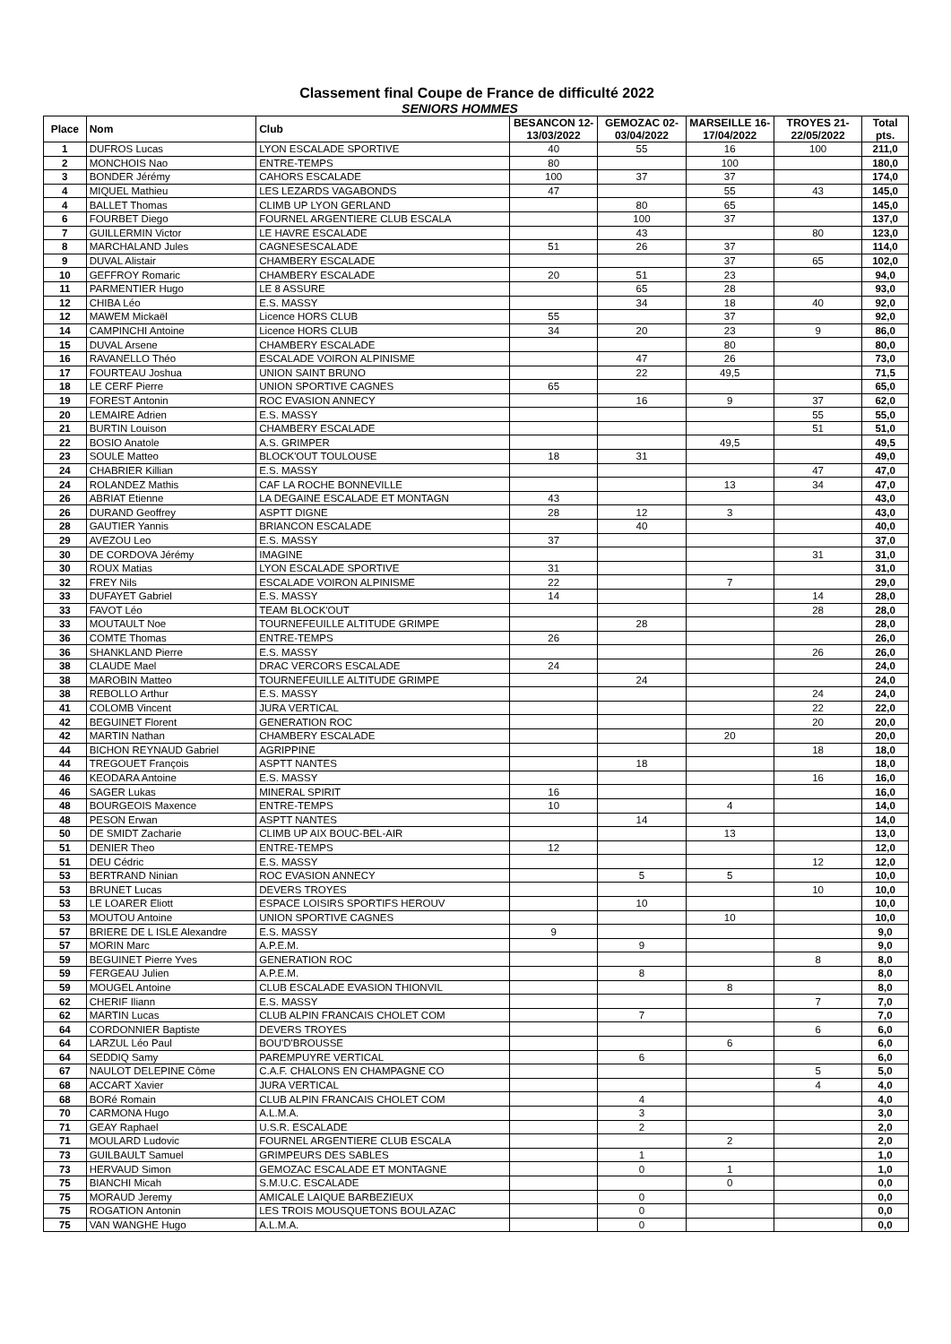Classement final Coupe de France de difficulté 2022
SENIORS HOMMES
| Place | Nom | Club | BESANCON 12-13/03/2022 | GEMOZAC 02-03/04/2022 | MARSEILLE 16-17/04/2022 | TROYES 21-22/05/2022 | Total pts. |
| --- | --- | --- | --- | --- | --- | --- | --- |
| 1 | DUFROS Lucas | LYON ESCALADE SPORTIVE | 40 | 55 | 16 | 100 | 211,0 |
| 2 | MONCHOIS Nao | ENTRE-TEMPS | 80 | | 100 | | 180,0 |
| 3 | BONDER Jérémy | CAHORS ESCALADE | 100 | 37 | 37 | | 174,0 |
| 4 | MIQUEL Mathieu | LES LEZARDS VAGABONDS | 47 | | 55 | 43 | 145,0 |
| 4 | BALLET Thomas | CLIMB UP LYON GERLAND | | 80 | 65 | | 145,0 |
| 6 | FOURBET Diego | FOURNEL ARGENTIERE CLUB ESCALA | | 100 | 37 | | 137,0 |
| 7 | GUILLERMIN Victor | LE HAVRE ESCALADE | | 43 | | 80 | 123,0 |
| 8 | MARCHALAND Jules | CAGNESESCALADE | 51 | 26 | 37 | | 114,0 |
| 9 | DUVAL Alistair | CHAMBERY ESCALADE | | | 37 | 65 | 102,0 |
| 10 | GEFFROY Romaric | CHAMBERY ESCALADE | 20 | 51 | 23 | | 94,0 |
| 11 | PARMENTIER Hugo | LE 8 ASSURE | | 65 | 28 | | 93,0 |
| 12 | CHIBA Léo | E.S. MASSY | | 34 | 18 | 40 | 92,0 |
| 12 | MAWEM Mickaël | Licence HORS CLUB | 55 | | 37 | | 92,0 |
| 14 | CAMPINCHI Antoine | Licence HORS CLUB | 34 | 20 | 23 | 9 | 86,0 |
| 15 | DUVAL Arsene | CHAMBERY ESCALADE | | | 80 | | 80,0 |
| 16 | RAVANELLO Théo | ESCALADE VOIRON ALPINISME | | 47 | 26 | | 73,0 |
| 17 | FOURTEAU Joshua | UNION SAINT BRUNO | | 22 | 49,5 | | 71,5 |
| 18 | LE CERF Pierre | UNION SPORTIVE CAGNES | 65 | | | | 65,0 |
| 19 | FOREST Antonin | ROC EVASION ANNECY | | 16 | 9 | 37 | 62,0 |
| 20 | LEMAIRE Adrien | E.S. MASSY | | | | 55 | 55,0 |
| 21 | BURTIN Louison | CHAMBERY ESCALADE | | | | 51 | 51,0 |
| 22 | BOSIO Anatole | A.S. GRIMPER | | | 49,5 | | 49,5 |
| 23 | SOULE Matteo | BLOCK'OUT TOULOUSE | 18 | 31 | | | 49,0 |
| 24 | CHABRIER Killian | E.S. MASSY | | | | 47 | 47,0 |
| 24 | ROLANDEZ Mathis | CAF LA ROCHE BONNEVILLE | | | 13 | 34 | 47,0 |
| 26 | ABRIAT Etienne | LA DEGAINE ESCALADE ET MONTAGN | 43 | | | | 43,0 |
| 26 | DURAND Geoffrey | ASPTT DIGNE | 28 | 12 | 3 | | 43,0 |
| 28 | GAUTIER Yannis | BRIANCON ESCALADE | | 40 | | | 40,0 |
| 29 | AVEZOU Leo | E.S. MASSY | 37 | | | | 37,0 |
| 30 | DE CORDOVA Jérémy | IMAGINE | | | | 31 | 31,0 |
| 30 | ROUX Matias | LYON ESCALADE SPORTIVE | 31 | | | | 31,0 |
| 32 | FREY Nils | ESCALADE VOIRON ALPINISME | 22 | | 7 | | 29,0 |
| 33 | DUFAYET Gabriel | E.S. MASSY | 14 | | | 14 | 28,0 |
| 33 | FAVOT Léo | TEAM BLOCK'OUT | | | | 28 | 28,0 |
| 33 | MOUTAULT Noe | TOURNEFEUILLE ALTITUDE GRIMPE | | 28 | | | 28,0 |
| 36 | COMTE Thomas | ENTRE-TEMPS | 26 | | | | 26,0 |
| 36 | SHANKLAND Pierre | E.S. MASSY | | | | 26 | 26,0 |
| 38 | CLAUDE Mael | DRAC VERCORS ESCALADE | 24 | | | | 24,0 |
| 38 | MAROBIN Matteo | TOURNEFEUILLE ALTITUDE GRIMPE | | 24 | | | 24,0 |
| 38 | REBOLLO Arthur | E.S. MASSY | | | | 24 | 24,0 |
| 41 | COLOMB Vincent | JURA VERTICAL | | | | 22 | 22,0 |
| 42 | BEGUINET Florent | GENERATION ROC | | | | 20 | 20,0 |
| 42 | MARTIN Nathan | CHAMBERY ESCALADE | | | 20 | | 20,0 |
| 44 | BICHON REYNAUD Gabriel | AGRIPPINE | | | | 18 | 18,0 |
| 44 | TREGOUET François | ASPTT NANTES | | 18 | | | 18,0 |
| 46 | KEODARA Antoine | E.S. MASSY | | | | 16 | 16,0 |
| 46 | SAGER Lukas | MINERAL SPIRIT | 16 | | | | 16,0 |
| 48 | BOURGEOIS Maxence | ENTRE-TEMPS | 10 | | 4 | | 14,0 |
| 48 | PESON Erwan | ASPTT NANTES | | 14 | | | 14,0 |
| 50 | DE SMIDT Zacharie | CLIMB UP AIX BOUC-BEL-AIR | | | 13 | | 13,0 |
| 51 | DENIER Theo | ENTRE-TEMPS | 12 | | | | 12,0 |
| 51 | DEU Cédric | E.S. MASSY | | | | 12 | 12,0 |
| 53 | BERTRAND Ninian | ROC EVASION ANNECY | | 5 | 5 | | 10,0 |
| 53 | BRUNET Lucas | DEVERS TROYES | | | | 10 | 10,0 |
| 53 | LE LOARER Eliott | ESPACE LOISIRS SPORTIFS HEROUV | | 10 | | | 10,0 |
| 53 | MOUTOU Antoine | UNION SPORTIVE CAGNES | | | 10 | | 10,0 |
| 57 | BRIERE DE L ISLE Alexandre | E.S. MASSY | 9 | | | | 9,0 |
| 57 | MORIN Marc | A.P.E.M. | | 9 | | | 9,0 |
| 59 | BEGUINET Pierre Yves | GENERATION ROC | | | | 8 | 8,0 |
| 59 | FERGEAU Julien | A.P.E.M. | | 8 | | | 8,0 |
| 59 | MOUGEL Antoine | CLUB ESCALADE EVASION THIONVIL | | | 8 | | 8,0 |
| 62 | CHERIF Iliann | E.S. MASSY | | | | 7 | 7,0 |
| 62 | MARTIN Lucas | CLUB ALPIN FRANCAIS CHOLET COM | | 7 | | | 7,0 |
| 64 | CORDONNIER Baptiste | DEVERS TROYES | | | | 6 | 6,0 |
| 64 | LARZUL Léo Paul | BOU'D'BROUSSE | | | 6 | | 6,0 |
| 64 | SEDDIQ Samy | PAREMPUYRE VERTICAL | | 6 | | | 6,0 |
| 67 | NAULOT DELEPINE Côme | C.A.F. CHALONS EN CHAMPAGNE CO | | | | 5 | 5,0 |
| 68 | ACCART Xavier | JURA VERTICAL | | | | 4 | 4,0 |
| 68 | BORé Romain | CLUB ALPIN FRANCAIS CHOLET COM | | 4 | | | 4,0 |
| 70 | CARMONA Hugo | A.L.M.A. | | 3 | | | 3,0 |
| 71 | GEAY Raphael | U.S.R. ESCALADE | | 2 | | | 2,0 |
| 71 | MOULARD Ludovic | FOURNEL ARGENTIERE CLUB ESCALA | | | 2 | | 2,0 |
| 73 | GUILBAULT Samuel | GRIMPEURS DES SABLES | | 1 | | | 1,0 |
| 73 | HERVAUD Simon | GEMOZAC ESCALADE ET MONTAGNE | | 0 | 1 | | 1,0 |
| 75 | BIANCHI Micah | S.M.U.C. ESCALADE | | | 0 | | 0,0 |
| 75 | MORAUD Jeremy | AMICALE LAIQUE BARBEZIEUX | | 0 | | | 0,0 |
| 75 | ROGATION Antonin | LES TROIS MOUSQUETONS BOULAZAC | | 0 | | | 0,0 |
| 75 | VAN WANGHE Hugo | A.L.M.A. | | 0 | | | 0,0 |